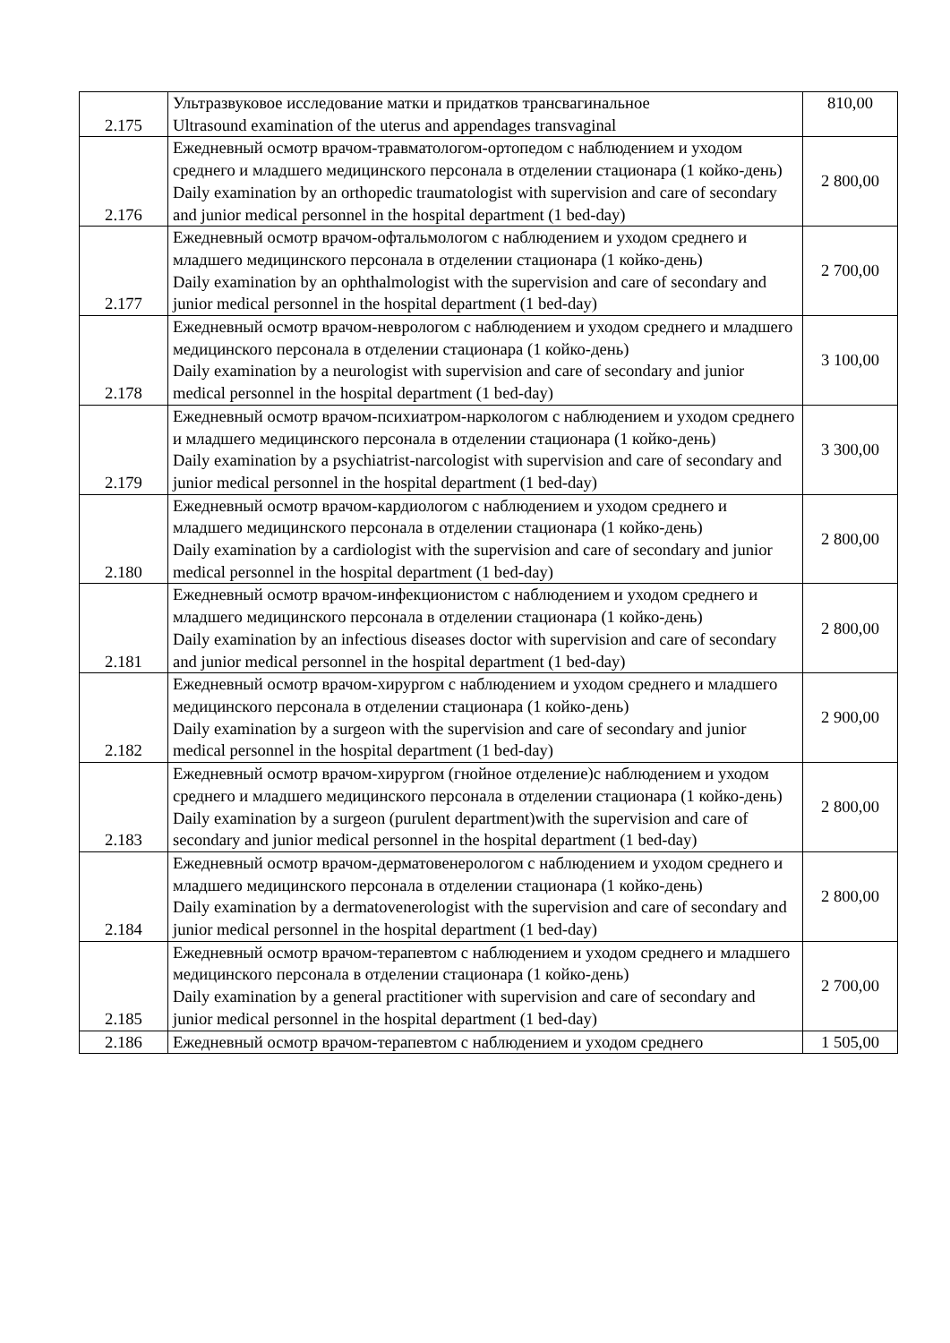| 2.175 | Ультразвуковое исследование матки и придатков трансвагинальное Ultrasound examination of the uterus and appendages transvaginal | 810,00 |
| 2.176 | Ежедневный осмотр врачом-травматологом-ортопедом с наблюдением и уходом среднего и младшего медицинского персонала в отделении стационара (1 койко-день) Daily examination by an orthopedic traumatologist with supervision and care of secondary and junior medical personnel in the hospital department (1 bed-day) | 2 800,00 |
| 2.177 | Ежедневный осмотр врачом-офтальмологом с наблюдением и уходом среднего и младшего медицинского персонала в отделении стационара (1 койко-день) Daily examination by an ophthalmologist with the supervision and care of secondary and junior medical personnel in the hospital department (1 bed-day) | 2 700,00 |
| 2.178 | Ежедневный осмотр врачом-неврологом с наблюдением и уходом среднего и младшего медицинского персонала в отделении стационара (1 койко-день) Daily examination by a neurologist with supervision and care of secondary and junior medical personnel in the hospital department (1 bed-day) | 3 100,00 |
| 2.179 | Ежедневный осмотр врачом-психиатром-наркологом с наблюдением и уходом среднего и младшего медицинского персонала в отделении стационара (1 койко-день) Daily examination by a psychiatrist-narcologist with supervision and care of secondary and junior medical personnel in the hospital department (1 bed-day) | 3 300,00 |
| 2.180 | Ежедневный осмотр врачом-кардиологом с наблюдением и уходом среднего и младшего медицинского персонала в отделении стационара (1 койко-день) Daily examination by a cardiologist with the supervision and care of secondary and junior medical personnel in the hospital department (1 bed-day) | 2 800,00 |
| 2.181 | Ежедневный осмотр врачом-инфекционистом с наблюдением и уходом среднего и младшего медицинского персонала в отделении стационара (1 койко-день) Daily examination by an infectious diseases doctor with supervision and care of secondary and junior medical personnel in the hospital department (1 bed-day) | 2 800,00 |
| 2.182 | Ежедневный осмотр врачом-хирургом с наблюдением и уходом среднего и младшего медицинского персонала в отделении стационара (1 койко-день) Daily examination by a surgeon with the supervision and care of secondary and junior medical personnel in the hospital department (1 bed-day) | 2 900,00 |
| 2.183 | Ежедневный осмотр врачом-хирургом (гнойное отделение)с наблюдением и уходом среднего и младшего медицинского персонала в отделении стационара (1 койко-день) Daily examination by a surgeon (purulent department)with the supervision and care of secondary and junior medical personnel in the hospital department (1 bed-day) | 2 800,00 |
| 2.184 | Ежедневный осмотр врачом-дерматовенерологом с наблюдением и уходом среднего и младшего медицинского персонала в отделении стационара (1 койко-день) Daily examination by a dermatovenerologist with the supervision and care of secondary and junior medical personnel in the hospital department (1 bed-day) | 2 800,00 |
| 2.185 | Ежедневный осмотр врачом-терапевтом с наблюдением и уходом среднего и младшего медицинского персонала в отделении стационара (1 койко-день) Daily examination by a general practitioner with supervision and care of secondary and junior medical personnel in the hospital department (1 bed-day) | 2 700,00 |
| 2.186 | Ежедневный осмотр врачом-терапевтом с наблюдением и уходом среднего | 1 505,00 |